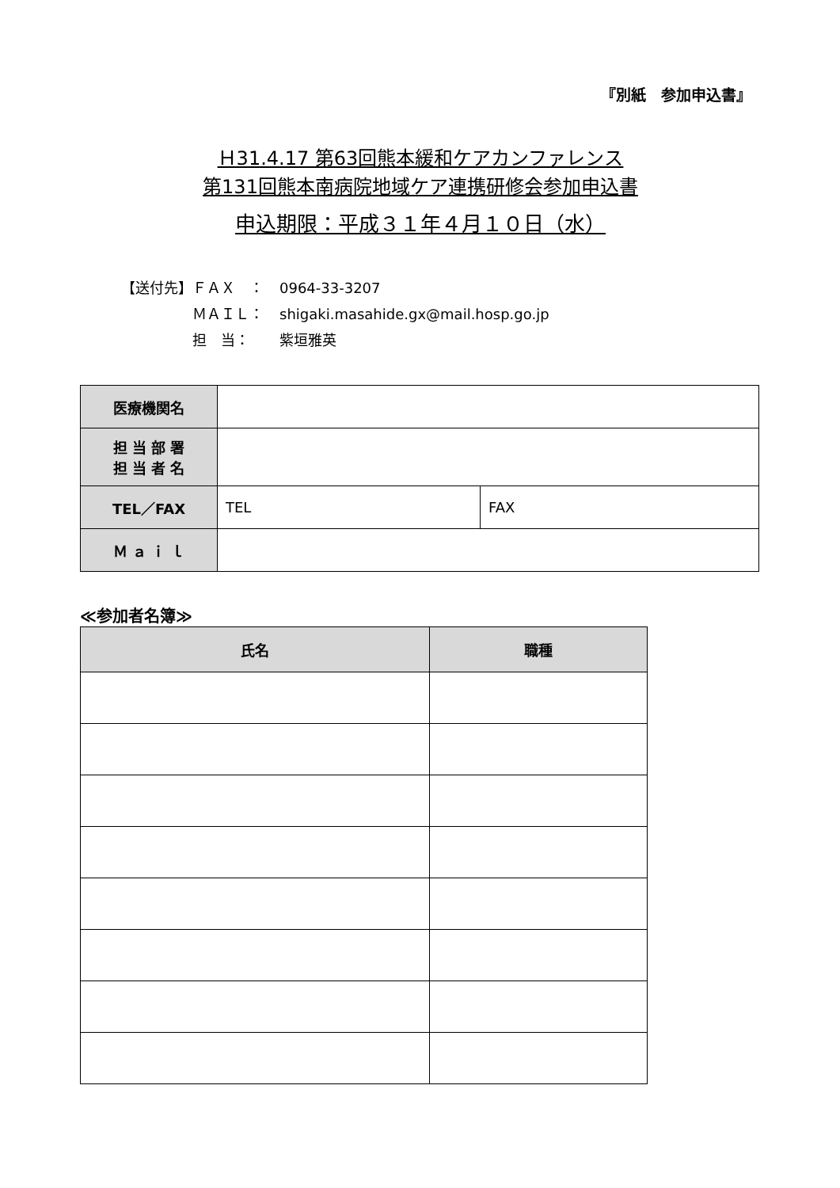『別紙　参加申込書』
Ｈ31.4.17 第63回熊本緩和ケアカンファレンス
第131回熊本南病院地域ケア連携研修会参加申込書
申込期限：平成３１年４月１０日（水）
【送付先】ＦＡＸ　： 0964-33-3207
　　　　　ＭＡＩＬ： shigaki.masahide.gx@mail.hosp.go.jp
　　　　　担　当： 紫垣雅英
| 医療機関名 | | |
| 担 当 部 署 担 当 者 名 | | |
| TEL／FAX | TEL | FAX |
| Ｍ ａ ｉ ｌ | | |
≪参加者名簿≫
| 氏名 | 職種 |
| --- | --- |